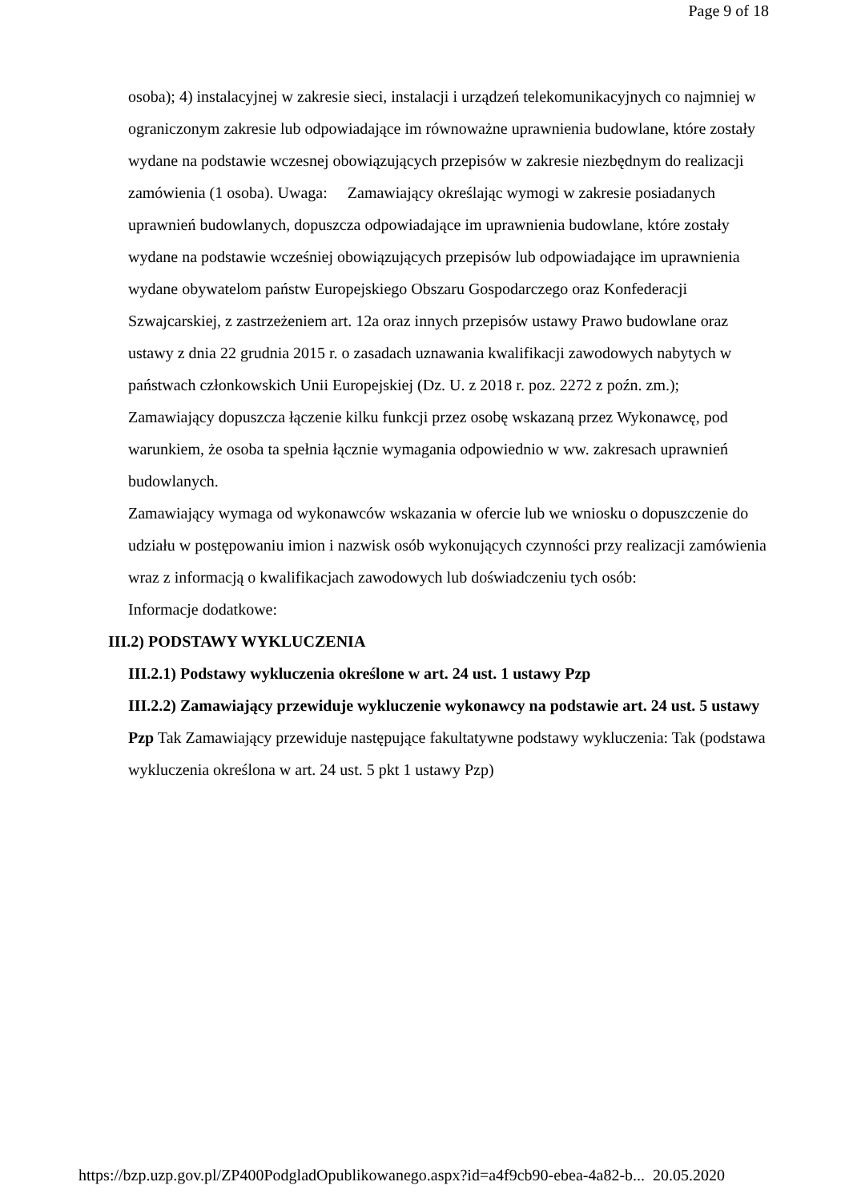Page 9 of 18
osoba); 4) instalacyjnej w zakresie sieci, instalacji i urządzeń telekomunikacyjnych co najmniej w ograniczonym zakresie lub odpowiadające im równoważne uprawnienia budowlane, które zostały wydane na podstawie wczesnej obowiązujących przepisów w zakresie niezbędnym do realizacji zamówienia (1 osoba). Uwaga: Zamawiający określając wymogi w zakresie posiadanych uprawnień budowlanych, dopuszcza odpowiadające im uprawnienia budowlane, które zostały wydane na podstawie wcześniej obowiązujących przepisów lub odpowiadające im uprawnienia wydane obywatelom państw Europejskiego Obszaru Gospodarczego oraz Konfederacji Szwajcarskiej, z zastrzeżeniem art. 12a oraz innych przepisów ustawy Prawo budowlane oraz ustawy z dnia 22 grudnia 2015 r. o zasadach uznawania kwalifikacji zawodowych nabytych w państwach członkowskich Unii Europejskiej (Dz. U. z 2018 r. poz. 2272 z poźn. zm.); Zamawiający dopuszcza łączenie kilku funkcji przez osobę wskazaną przez Wykonawcę, pod warunkiem, że osoba ta spełnia łącznie wymagania odpowiednio w ww. zakresach uprawnień budowlanych.
Zamawiający wymaga od wykonawców wskazania w ofercie lub we wniosku o dopuszczenie do udziału w postępowaniu imion i nazwisk osób wykonujących czynności przy realizacji zamówienia wraz z informacją o kwalifikacjach zawodowych lub doświadczeniu tych osób:
Informacje dodatkowe:
III.2) PODSTAWY WYKLUCZENIA
III.2.1) Podstawy wykluczenia określone w art. 24 ust. 1 ustawy Pzp
III.2.2) Zamawiający przewiduje wykluczenie wykonawcy na podstawie art. 24 ust. 5 ustawy Pzp Tak Zamawiający przewiduje następujące fakultatywne podstawy wykluczenia: Tak (podstawa wykluczenia określona w art. 24 ust. 5 pkt 1 ustawy Pzp)
https://bzp.uzp.gov.pl/ZP400PodgladOpublikowanego.aspx?id=a4f9cb90-ebea-4a82-b... 20.05.2020